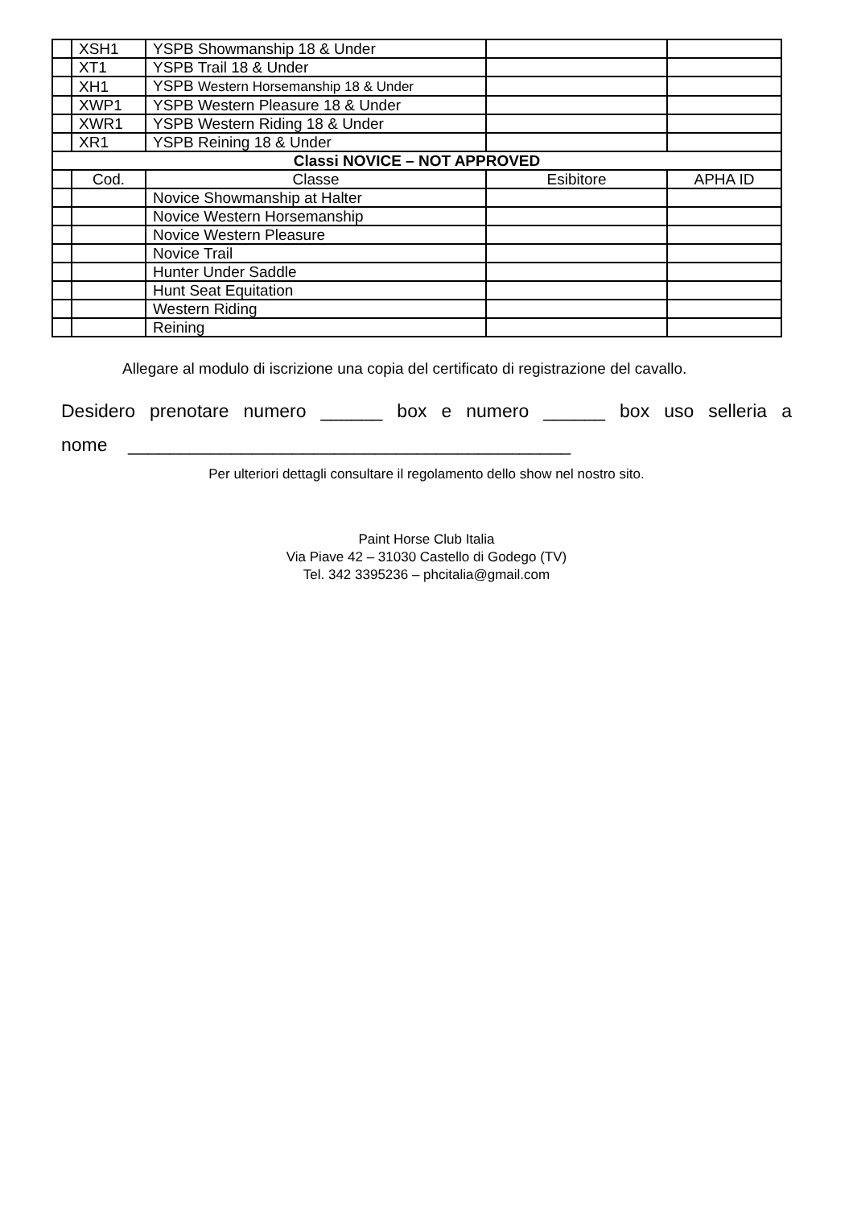| | XSH1 | YSPB Showmanship 18 & Under | | |
| | XT1 | YSPB Trail 18 & Under | | |
| | XH1 | YSPB Western Horsemanship 18 & Under | | |
| | XWP1 | YSPB Western Pleasure 18 & Under | | |
| | XWR1 | YSPB Western Riding 18 & Under | | |
| | XR1 | YSPB Reining 18 & Under | | |
| Classi NOVICE – NOT APPROVED | | | | |
| | Cod. | Classe | Esibitore | APHA ID |
| | | Novice Showmanship at Halter | | |
| | | Novice Western Horsemanship | | |
| | | Novice Western Pleasure | | |
| | | Novice Trail | | |
| | | Hunter Under Saddle | | |
| | | Hunt Seat Equitation | | |
| | | Western Riding | | |
| | | Reining | | |
Allegare al modulo di iscrizione una copia del certificato di registrazione del cavallo.
Desidero prenotare numero ______ box e numero ______ box uso selleria a
nome ___________________________________________
Per ulteriori dettagli consultare il regolamento dello show nel nostro sito.
Paint Horse Club Italia
Via Piave 42 – 31030 Castello di Godego (TV)
Tel. 342 3395236 – phcitalia@gmail.com